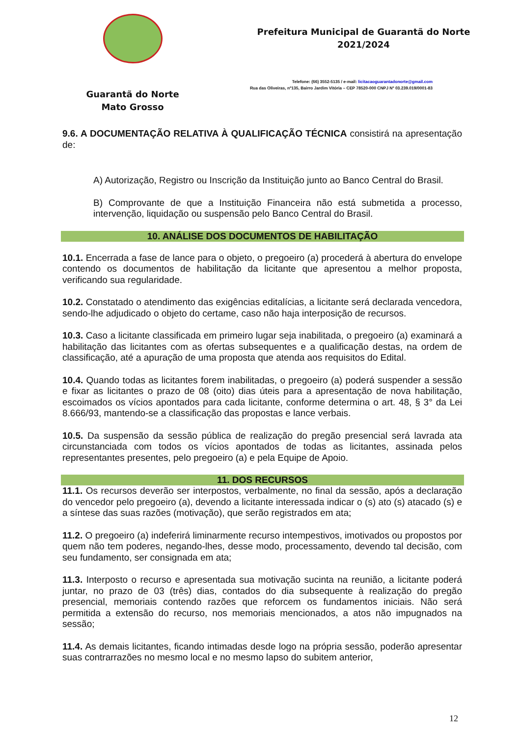Guarantã do Norte
Mato Grosso
Prefeitura Municipal de Guarantã do Norte
2021/2024
Telefone: (66) 3552-5135 / e-mail: licitacaoguarantadonorte@gmail.com
Rua das Oliveiras, nº135, Bairro Jardim Vitória – CEP 78520-000 CNPJ Nº 03.239.019/0001-83
9.6. A DOCUMENTAÇÃO RELATIVA À QUALIFICAÇÃO TÉCNICA consistirá na apresentação de:
A) Autorização, Registro ou Inscrição da Instituição junto ao Banco Central do Brasil.
B) Comprovante de que a Instituição Financeira não está submetida a processo, intervenção, liquidação ou suspensão pelo Banco Central do Brasil.
10. ANÁLISE DOS DOCUMENTOS DE HABILITAÇÃO
10.1. Encerrada a fase de lance para o objeto, o pregoeiro (a) procederá à abertura do envelope contendo os documentos de habilitação da licitante que apresentou a melhor proposta, verificando sua regularidade.
10.2. Constatado o atendimento das exigências editalícias, a licitante será declarada vencedora, sendo-lhe adjudicado o objeto do certame, caso não haja interposição de recursos.
10.3. Caso a licitante classificada em primeiro lugar seja inabilitada, o pregoeiro (a) examinará a habilitação das licitantes com as ofertas subsequentes e a qualificação destas, na ordem de classificação, até a apuração de uma proposta que atenda aos requisitos do Edital.
10.4. Quando todas as licitantes forem inabilitadas, o pregoeiro (a) poderá suspender a sessão e fixar as licitantes o prazo de 08 (oito) dias úteis para a apresentação de nova habilitação, escoimados os vícios apontados para cada licitante, conforme determina o art. 48, § 3° da Lei 8.666/93, mantendo-se a classificação das propostas e lance verbais.
10.5. Da suspensão da sessão pública de realização do pregão presencial será lavrada ata circunstanciada com todos os vícios apontados de todas as licitantes, assinada pelos representantes presentes, pelo pregoeiro (a) e pela Equipe de Apoio.
11. DOS RECURSOS
11.1. Os recursos deverão ser interpostos, verbalmente, no final da sessão, após a declaração do vencedor pelo pregoeiro (a), devendo a licitante interessada indicar o (s) ato (s) atacado (s) e a síntese das suas razões (motivação), que serão registrados em ata;
11.2. O pregoeiro (a) indeferirá liminarmente recurso intempestivos, imotivados ou propostos por quem não tem poderes, negando-lhes, desse modo, processamento, devendo tal decisão, com seu fundamento, ser consignada em ata;
11.3. Interposto o recurso e apresentada sua motivação sucinta na reunião, a licitante poderá juntar, no prazo de 03 (três) dias, contados do dia subsequente à realização do pregão presencial, memoriais contendo razões que reforcem os fundamentos iniciais. Não será permitida a extensão do recurso, nos memoriais mencionados, a atos não impugnados na sessão;
11.4. As demais licitantes, ficando intimadas desde logo na própria sessão, poderão apresentar suas contrarrazões no mesmo local e no mesmo lapso do subitem anterior,
12